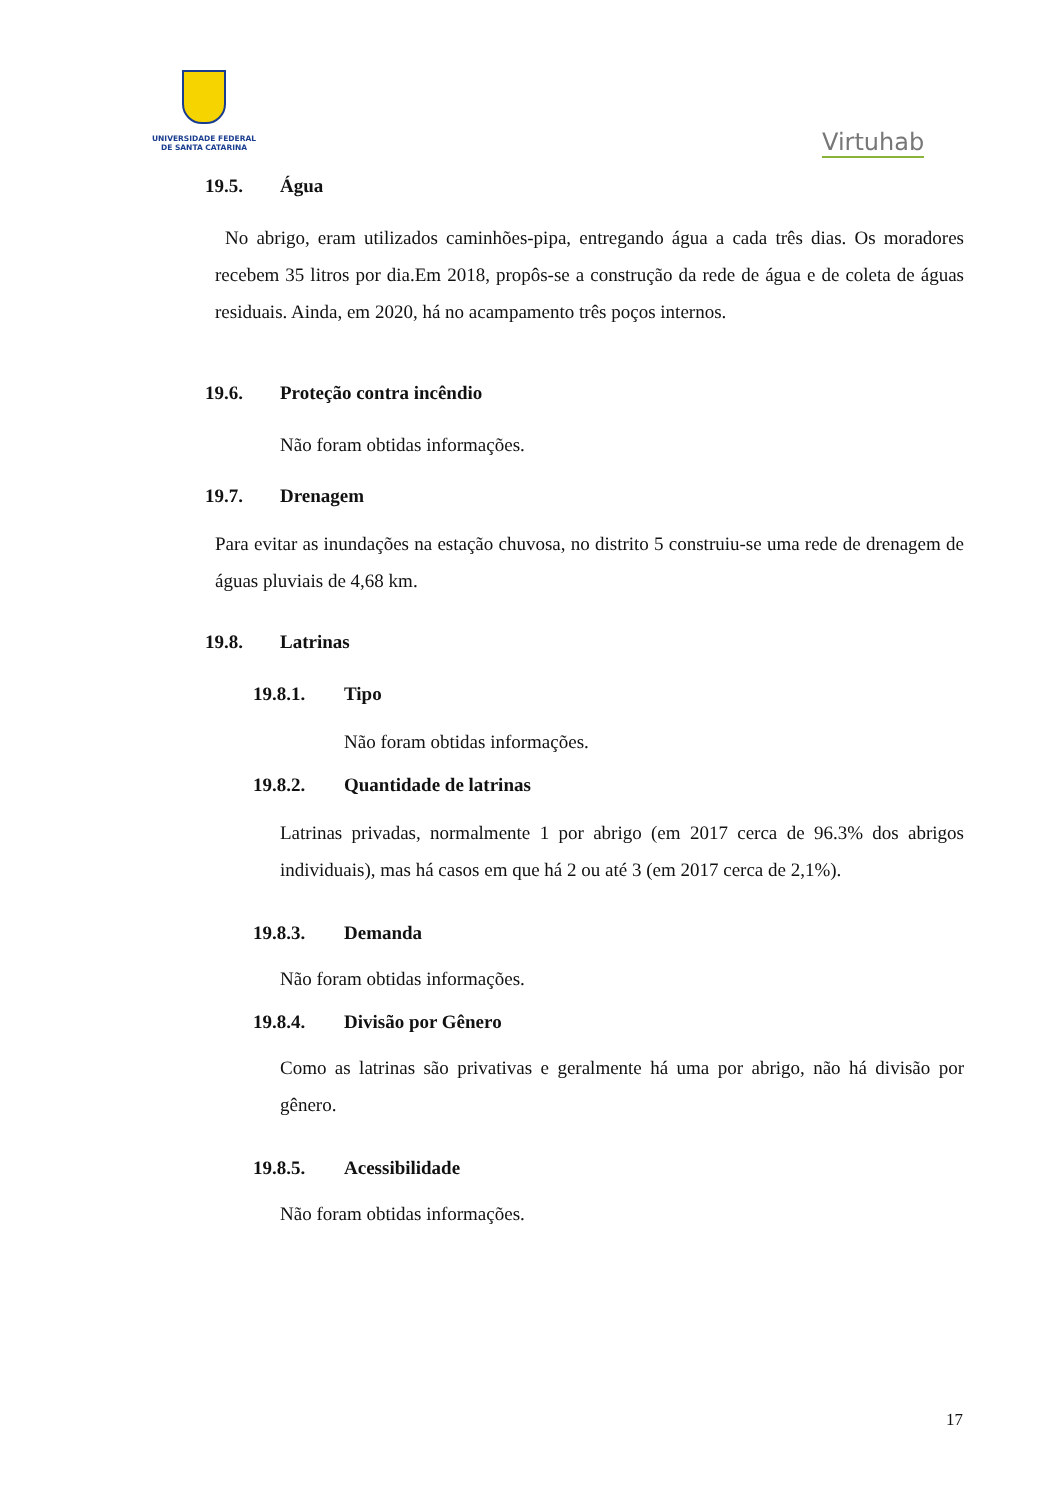UNIVERSIDADE FEDERAL
DE SANTA CATARINA
Virtuhab
19.5. Água
No abrigo, eram utilizados caminhões-pipa, entregando água a cada três dias. Os moradores recebem 35 litros por dia.Em 2018, propôs-se a construção da rede de água e de coleta de águas residuais. Ainda, em 2020, há no acampamento três poços internos.
19.6. Proteção contra incêndio
Não foram obtidas informações.
19.7. Drenagem
Para evitar as inundações na estação chuvosa, no distrito 5 construiu-se uma rede de drenagem de águas pluviais de 4,68 km.
19.8. Latrinas
19.8.1. Tipo
Não foram obtidas informações.
19.8.2. Quantidade de latrinas
Latrinas privadas, normalmente 1 por abrigo (em 2017 cerca de 96.3% dos abrigos individuais), mas há casos em que há 2 ou até 3 (em 2017 cerca de 2,1%).
19.8.3. Demanda
Não foram obtidas informações.
19.8.4. Divisão por Gênero
Como as latrinas são privativas e geralmente há uma por abrigo, não há divisão por gênero.
19.8.5. Acessibilidade
Não foram obtidas informações.
17